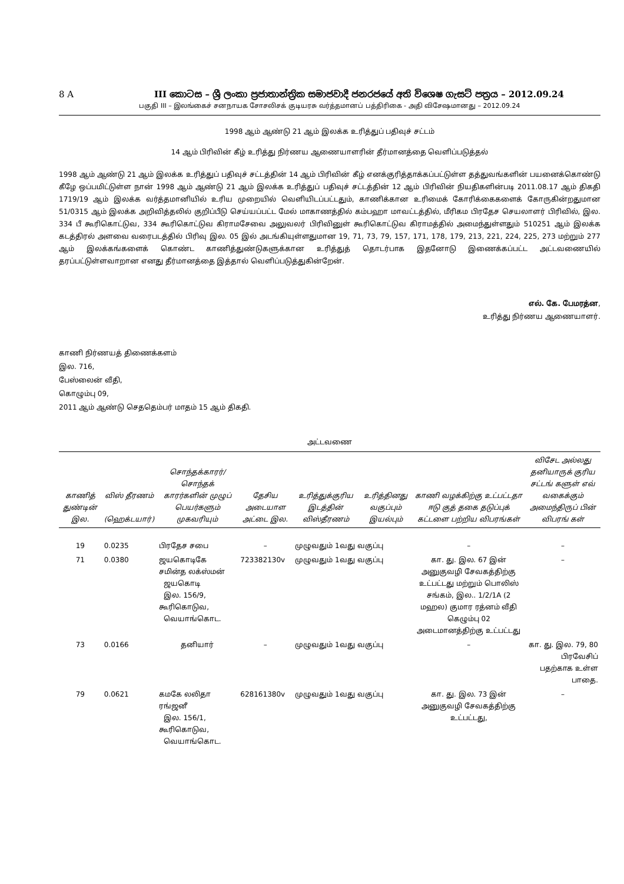8 A III කොටස – ශ්‍රී ලංකා ප්‍රජාතාන්ත්‍රික සමාජවාදී ජනරජයේ අති විශෙෂ ගැසට් පත්‍රය – 2012.09.24
பகுதி III – இலங்கைச் சனநாயக சோசலிசக் குடியரசு வர்த்தமானப் பத்திரிகை - அதி விசேஷமானது – 2012.09.24
1998 ஆம் ஆண்டு 21 ஆம் இலக்க உரித்துப் பதிவுச் சட்டம்
14 ஆம் பிரிவின் கீழ் உரித்து நிர்ணய ஆணையாளரின் தீர்மானத்தை வெளிப்படுத்தல்
1998 ஆம் ஆண்டு 21 ஆம் இலக்க உரித்துப் பதிவுச் சட்டத்தின் 14 ஆம் பிரிவின் கீழ் எனக்குரித்தாக்கப்பட்டுள்ள தத்துவங்களின் பயனைக்கொண்டு கீழே ஒப்பமிட்டுள்ள நான் 1998 ஆம் ஆண்டு 21 ஆம் இலக்க உரித்துப் பதிவுச் சட்டத்தின் 12 ஆம் பிரிவின் நியதிகளின்படி 2011.08.17 ஆம் திகதி 1719/19 ஆம் இலக்க வர்த்தமானியில் உரிய முறையில் வெளியிடப்பட்டதும், காணிக்கான உரிமைக் கோரிக்கைகளைக் கோருகின்றதுமான 51/0315 ஆம் இலக்க அறிவித்தலில் குறிப்பீடு செய்யப்பட்ட மேல் மாகாணத்தில் கம்பஹா மாவட்டத்தில், மீரிகம பிரதேச செயலாளர் பிரிவில், இல. 334 பீ கூரிகொட்டுவ, 334 கூரிகொட்டுவ கிராமசேவை அலுவலர் பிரிவினுள் கூரிகொட்டுவ கிராமத்தில் அமைந்துள்ளதும் 510251 ஆம் இலக்க கடத்திரல் அளவை வரைபடத்தில் பிரிவு இல. 05 இல் அடங்கியுள்ளதுமான 19, 71, 73, 79, 157, 171, 178, 179, 213, 221, 224, 225, 273 மற்றும் 277 ஆம் இலக்கங்களைக் கொண்ட காணித்துண்டுகளுக்கான உரித்துத் தொடர்பாக இதனோடு இணைக்கப்பட்ட அட்டவணையில் தரப்பட்டுள்ளவாறான எனது தீர்மானத்தை இத்தால் வெளிப்படுத்துகின்றேன்.
எல். கே. பேமரத்ன,
உரித்து நிர்ணய ஆணையாளர்.
காணி நிர்ணயத் திணைக்களம்
இல. 716,
பேஸ்லைன் வீதி,
கொழும்பு 09,
2011 ஆம் ஆண்டு செததெம்பர் மாதம் 15 ஆம் திகதி.
அட்டவணை
| காணித் துண்டின் இல. | விஸ் தீரணம் (ஹெக்டயார்) | சொந்தக்காரர்/ சொந்தக் காரர்களின் முழுப் பெயர்களும் முகவரியும் | தேசிய அடையாள அட்டை இல. | உரித்துக்குரிய இடத்தின் விஸ்தீரணம் | உரித்தினது வகுப்பும் இயல்பும் | காணி வழக்கிற்கு உட்பட்டதா ஈடு குத் தகை தடுப்புக் கட்டளை பற்றிய விபரங்கள் | விசேட அல்லது தனியாருக் குரிய சட்டங் களுள் எவ் வகைக்கும் அமைந்திருப் பின் விபரங் கள் |
| --- | --- | --- | --- | --- | --- | --- | --- |
| 19 | 0.0235 | பிரதேச சபை | – | முழுவதும் 1வது வகுப்பு | | – | – |
| 71 | 0.0380 | ஜயகொடிகே சமின்த லக்ஸ்மன் ஜயகொடி இல. 156/9, கூரிகொடுவ, வெயாங்கொட. | 723382130v | முழுவதும் 1வது வகுப்பு | | கா. து. இல. 67 இன் அனுகுவழி சேவகத்திற்கு உட்பட்டது மற்றும் பொலிஸ் சங்கம், இல.. 1/2/1A (2 மஹல) குமார ரத்னம் வீதி கெழும்பு 02 அடைமானத்திற்கு உட்பட்டது | – |
| 73 | 0.0166 | தனியார் | – | முழுவதும் 1வது வகுப்பு | | – | கா. து. இல. 79, 80 பிரவேசிப் பதற்காக உள்ள பாதை. |
| 79 | 0.0621 | கமகே லலிதா ரங்ஜனீ இல. 156/1, கூரிகொடுவ, வெயாங்கொட. | 628161380v | முழுவதும் 1வது வகுப்பு | | கா. து. இல. 73 இன் அனுகுவழி சேவகத்திற்கு உட்பட்டது, | – |